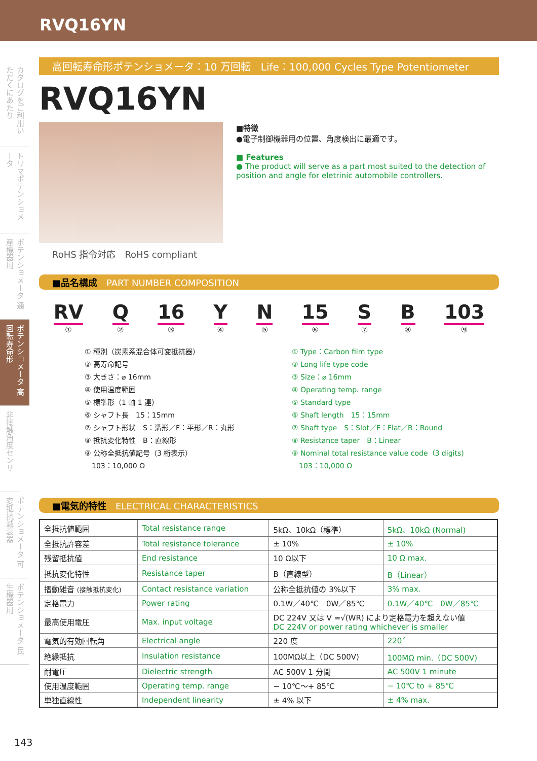RVQ16YN
カタログをご利用いただくにあたり
トリマポテンショメータ
ポテンショメータ 通産機器用
ポテンショメータ 高回転寿命形
非接触角度センサ
ポテンショメータ 可変抵抗減衰器
ポテンショメータ 民生機器用
高回転寿命形ポテンショメータ：10 万回転　Life：100,000 Cycles Type Potentiometer
RVQ16YN
RoHS 指令対応　RoHS compliant
■特徴
●電子制御機器用の位置、角度検出に最適です。
■ Features
● The product will serve as a part most suited to the detection of position and angle for eletrinic automobile controllers.
■品名構成　PART NUMBER COMPOSITION
RV
① Q
② 16
③ Y
④ N
⑤ 15
⑥ S
⑦ B
⑧ 103
⑨
① 種別（炭素系混合体可変抵抗器）
② 高寿命記号
③ 大きさ：⌀ 16mm
④ 使用温度範囲
⑤ 標準形（1 軸 1 連）
⑥ シャフト長　15：15mm
⑦ シャフト形状　S：溝形／F：平形／R：丸形
⑧ 抵抗変化特性　B：直線形
⑨ 公称全抵抗値記号（3 桁表示）
　103：10,000 Ω
① Type：Carbon film type
② Long life type code
③ Size：⌀ 16mm
④ Operating temp. range
⑤ Standard type
⑥ Shaft length　15：15mm
⑦ Shaft type　S：Slot／F：Flat／R：Round
⑧ Resistance taper　B：Linear
⑨ Nominal total resistance value code（3 digits)
　103：10,000 Ω
■電気的特性　ELECTRICAL CHARACTERISTICS
| 全抵抗値範囲 | Total resistance range | 5kΩ、10kΩ（標準） | 5kΩ、10kΩ (Normal) |
| 全抵抗許容差 | Total resistance tolerance | ± 10% | ± 10% |
| 残留抵抗値 | End resistance | 10 Ω以下 | 10 Ω max. |
| 抵抗変化特性 | Resistance taper | B（直線型） | B（Linear） |
| 摺動雑音 (接触抵抗変化) | Contact resistance variation | 公称全抵抗値の 3%以下 | 3% max. |
| 定格電力 | Power rating | 0.1W／40℃ 0W／85℃ | 0.1W／40℃ 0W／85℃ |
| 最高使用電圧 | Max. input voltage | DC 224V 又は V =√(WR) により定格電力を超えない値 DC 224V or power rating whichever is smaller | |
| 電気的有効回転角 | Electrical angle | 220 度 | 220˚ |
| 絶縁抵抗 | Insulation resistance | 100MΩ以上（DC 500V) | 100MΩ min.（DC 500V) |
| 耐電圧 | Dielectric strength | AC 500V 1 分間 | AC 500V 1 minute |
| 使用温度範囲 | Operating temp. range | − 10℃〜+ 85℃ | − 10℃ to + 85℃ |
| 単独直線性 | Independent linearity | ± 4% 以下 | ± 4% max. |
143